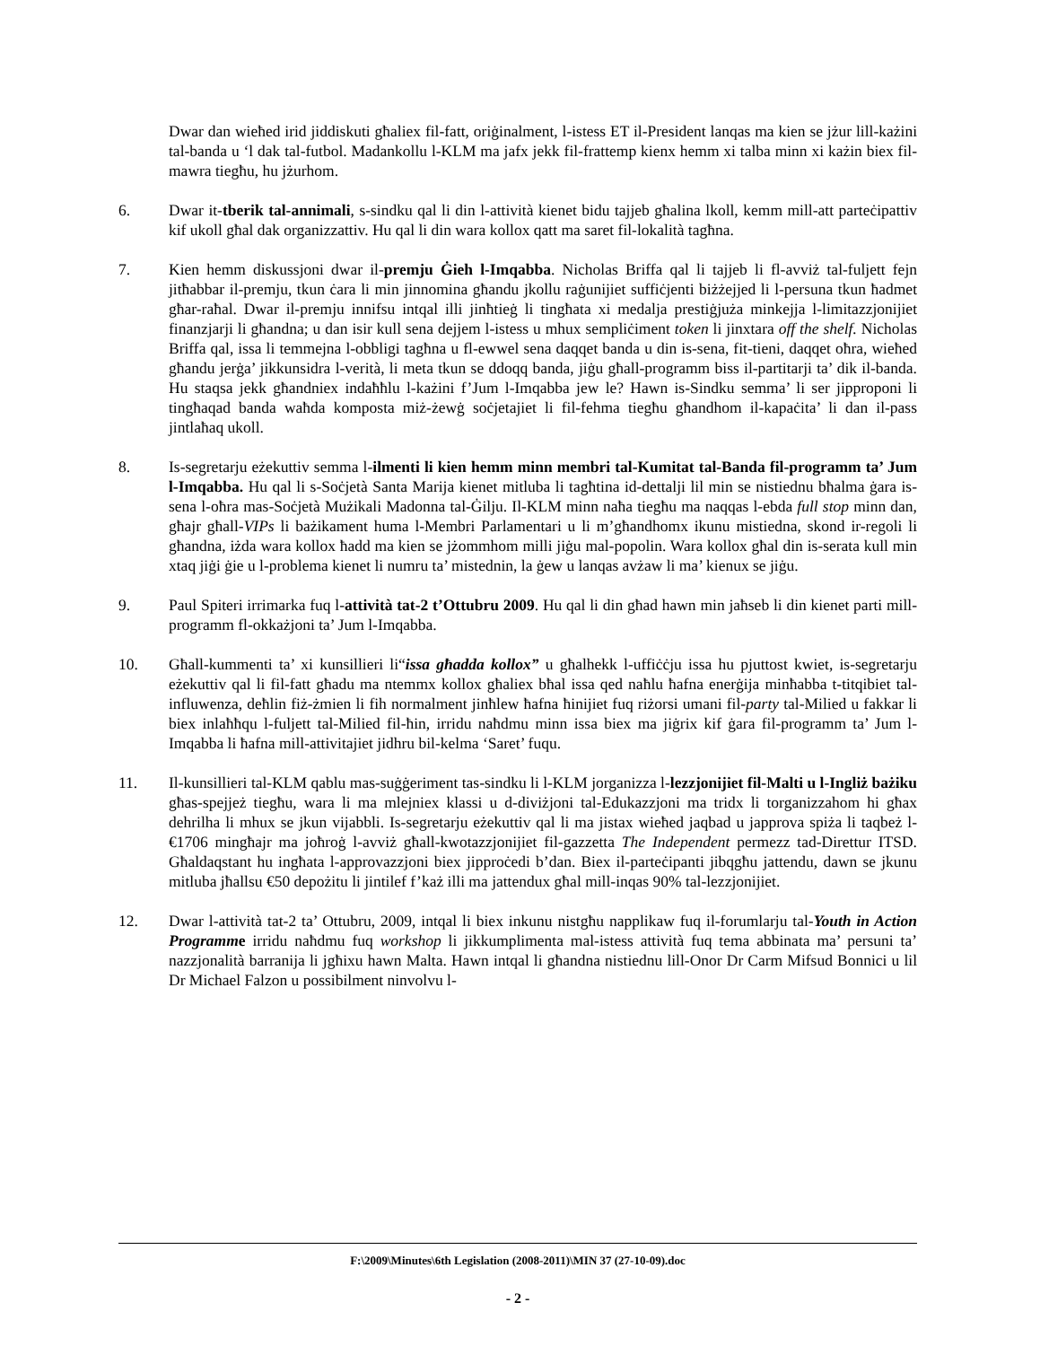Dwar dan wieħed irid jiddiskuti għaliex fil-fatt, oriġinalment, l-istess ET il-President lanqas ma kien se jżur lill-każini tal-banda u ‘l dak tal-futbol. Madankollu l-KLM ma jafx jekk fil-frattemp kienx hemm xi talba minn xi każin biex fil-mawra tiegħu, hu jżurhom.
6. Dwar it-tberik tal-annimali, s-sindku qal li din l-attività kienet bidu tajjeb għalina lkoll, kemm mill-att parteċipattiv kif ukoll għal dak organizzattiv. Hu qal li din wara kollox qatt ma saret fil-lokalità tagħna.
7. Kien hemm diskussjoni dwar il-premju Ġieh l-Imqabba. Nicholas Briffa qal li tajjeb li fl-avviż tal-fuljett fejn jitħabbar il-premju, tkun ċara li min jinnomina għandu jkollu raġunijiet suffiċjenti biżżejjed li l-persuna tkun ħadmet għar-raħal. Dwar il-premju innifsu intqal illi jinħtieġ li tingħata xi medalja prestiġjuża minkejja l-limitazzjonijiet finanzjarji li għandna; u dan isir kull sena dejjem l-istess u mhux sempliċiment token li jinxtara off the shelf. Nicholas Briffa qal, issa li temmejna l-obbligi tagħna u fl-ewwel sena daqqet banda u din is-sena, fit-tieni, daqqet oħra, wieħed għandu jerġa’ jikkunsidra l-verità, li meta tkun se ddoqq banda, jiġu għall-programm biss il-partitarji ta’ dik il-banda. Hu staqsa jekk għandniex indaħħlu l-każini f’Jum l-Imqabba jew le? Hawn is-Sindku semma’ li ser jipproponi li tingħaqad banda waħda komposta miż-żewġ soċjetajiet li fil-fehma tiegħu għandhom il-kapaċita’ li dan il-pass jintlaħaq ukoll.
8. Is-segretarju eżekuttiv semma l-ilmenti li kien hemm minn membri tal-Kumitat tal-Banda fil-programm ta’ Jum l-Imqabba. Hu qal li s-Soċjetà Santa Marija kienet mitluba li tagħtina id-dettalji lil min se nistiednu bħalma ġara is-sena l-oħra mas-Soċjetà Mużikali Madonna tal-Ġilju. Il-KLM minn naħa tiegħu ma naqqas l-ebda full stop minn dan, għajr għall-VIPs li bażikament huma l-Membri Parlamentari u li m’għandhomx ikunu mistiedna, skond ir-regoli li għandna, iżda wara kollox ħadd ma kien se jżommhom milli jiġu mal-popolin. Wara kollox għal din is-serata kull min xtaq jiġi ġie u l-problema kienet li numru ta’ mistednin, la ġew u lanqas avżaw li ma’ kienux se jiġu.
9. Paul Spiteri irrimarka fuq l-attività tat-2 t’Ottubru 2009. Hu qal li din għad hawn min jaħseb li din kienet parti mill-programm fl-okkażjoni ta’ Jum l-Imqabba.
10. Għall-kummenti ta’ xi kunsillieri li“issa għadda kollox” u għalhekk l-uffiċċju issa hu pjuttost kwiet, is-segretarju eżekuttiv qal li fil-fatt għadu ma ntemmx kollox għaliex bħal issa qed naħlu ħafna enerġija minħabba t-titqibiet tal-influwenza, deħlin fiż-żmien li fih normalment jinħlew ħafna ħinijiet fuq riżorsi umani fil-party tal-Milied u fakkar li biex inlaħħqu l-fuljett tal-Milied fil-ħin, irridu naħdmu minn issa biex ma jiġrix kif ġara fil-programm ta’ Jum l-Imqabba li ħafna mill-attivitajiet jidhru bil-kelma ‘Saret’ fuqu.
11. Il-kunsillieri tal-KLM qablu mas-suġġeriment tas-sindku li l-KLM jorganizza l-lezzjonijiet fil-Malti u l-Ingliż bażiku għas-spejjeż tiegħu, wara li ma mlejniex klassi u d-diviżjoni tal-Edukazzjoni ma tridx li torganizzahom hi għax dehrilha li mhux se jkun vijabbli. Is-segretarju eżekuttiv qal li ma jistax wieħed jaqbad u japprova spiża li taqbeż l-€1706 mingħajr ma joħroġ l-avviż għall-kwotazzjonijiet fil-gazzetta The Independent permezz tad-Direttur ITSD. Għaldaqstant hu ingħata l-approvazzjoni biex jipproċedi b’dan. Biex il-parteċipanti jibqgħu jattendu, dawn se jkunu mitluba jħallsu €50 depożitu li jintilef f’każ illi ma jattendux għal mill-inqas 90% tal-lezzjonijiet.
12. Dwar l-attività tat-2 ta’ Ottubru, 2009, intqal li biex inkunu nistgħu napplikaw fuq il-forumlarju tal-Youth in Action Programme irridu naħdmu fuq workshop li jikkumplimenta mal-istess attività fuq tema abbinata ma’ persuni ta’ nazzjonalità barranija li jgħixu hawn Malta. Hawn intqal li għandna nistiednu lill-Onor Dr Carm Mifsud Bonnici u lil Dr Michael Falzon u possibilment ninvolvu l-
F:\2009\Minutes\6th Legislation (2008-2011)\MIN 37 (27-10-09).doc
- 2 -